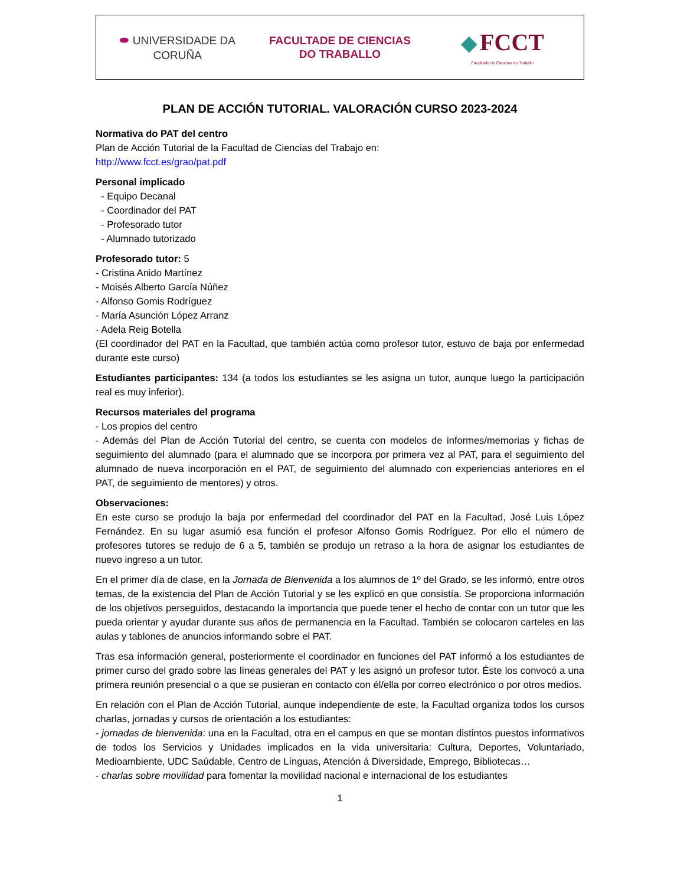⬬ UNIVERSIDADE DA CORUÑA
FACULTADE DE CIENCIAS
DO TRABALLO
◆ FCCT
Facultade de Ciencias do Traballo
PLAN DE ACCIÓN TUTORIAL. VALORACIÓN CURSO 2023-2024
Normativa do PAT del centro
Plan de Acción Tutorial de la Facultad de Ciencias del Trabajo en:
http://www.fcct.es/grao/pat.pdf
Personal implicado
- Equipo Decanal
- Coordinador del PAT
- Profesorado tutor
- Alumnado tutorizado
Profesorado tutor: 5
- Cristina Anido Martínez
- Moisés Alberto García Núñez
- Alfonso Gomis Rodríguez
- María Asunción López Arranz
- Adela Reig Botella
(El coordinador del PAT en la Facultad, que también actúa como profesor tutor, estuvo de baja por enfermedad durante este curso)
Estudiantes participantes: 134 (a todos los estudiantes se les asigna un tutor, aunque luego la participación real es muy inferior).
Recursos materiales del programa
- Los propios del centro
- Además del Plan de Acción Tutorial del centro, se cuenta con modelos de informes/memorias y fichas de seguimiento del alumnado (para el alumnado que se incorpora por primera vez al PAT, para el seguimiento del alumnado de nueva incorporación en el PAT, de seguimiento del alumnado con experiencias anteriores en el PAT, de seguimiento de mentores) y otros.
Observaciones:
En este curso se produjo la baja por enfermedad del coordinador del PAT en la Facultad, José Luis López Fernández. En su lugar asumió esa función el profesor Alfonso Gomis Rodríguez. Por ello el número de profesores tutores se redujo de 6 a 5, también se produjo un retraso a la hora de asignar los estudiantes de nuevo ingreso a un tutor.
En el primer día de clase, en la Jornada de Bienvenida a los alumnos de 1º del Grado, se les informó, entre otros temas, de la existencia del Plan de Acción Tutorial y se les explicó en que consistía. Se proporciona información de los objetivos perseguidos, destacando la importancia que puede tener el hecho de contar con un tutor que les pueda orientar y ayudar durante sus años de permanencia en la Facultad. También se colocaron carteles en las aulas y tablones de anuncios informando sobre el PAT.
Tras esa información general, posteriormente el coordinador en funciones del PAT informó a los estudiantes de primer curso del grado sobre las líneas generales del PAT y les asignó un profesor tutor. Éste los convocó a una primera reunión presencial o a que se pusieran en contacto con él/ella por correo electrónico o por otros medios.
En relación con el Plan de Acción Tutorial, aunque independiente de este, la Facultad organiza todos los cursos charlas, jornadas y cursos de orientación a los estudiantes:
- jornadas de bienvenida: una en la Facultad, otra en el campus en que se montan distintos puestos informativos de todos los Servicios y Unidades implicados en la vida universitaria: Cultura, Deportes, Voluntariado, Medioambiente, UDC Saúdable, Centro de Línguas, Atención á Diversidade, Emprego, Bibliotecas…
- charlas sobre movilidad para fomentar la movilidad nacional e internacional de los estudiantes
1